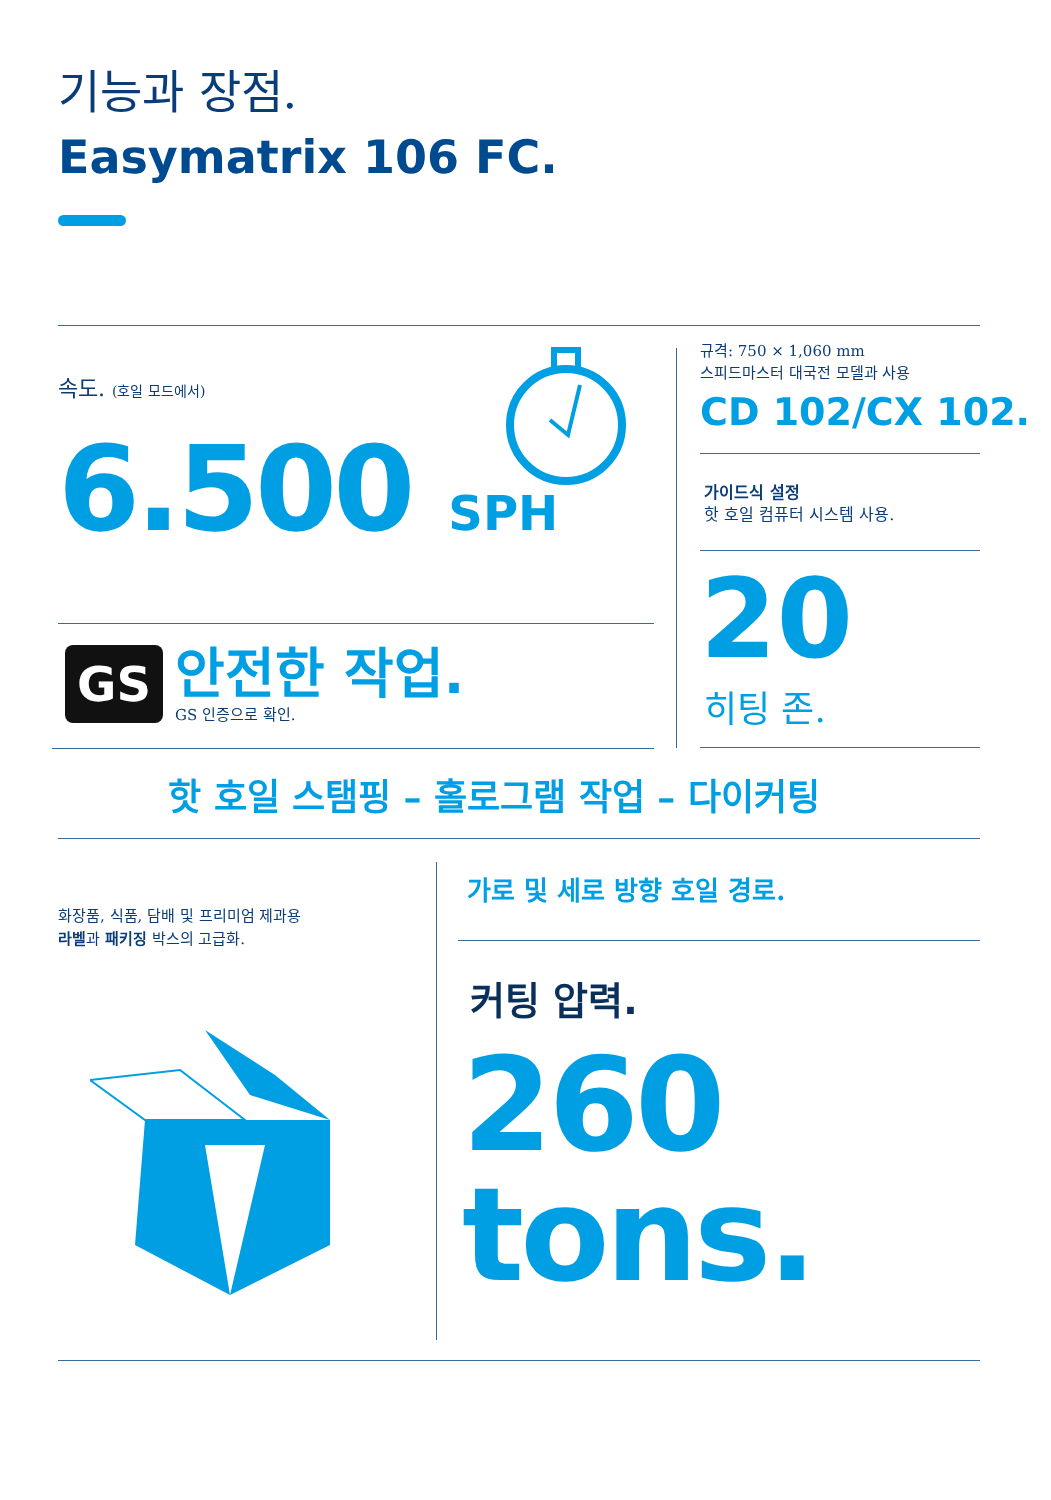기능과 장점.
Easymatrix 106 FC.
속도. (호일 모드에서)
6.500 SPH
GS 안전한 작업.
GS 인증으로 확인.
규격: 750 × 1,060 mm
스피드마스터 대국전 모델과 사용
CD 102/CX 102.
가이드식 설정
핫 호일 컴퓨터 시스템 사용.
20
히팅 존.
핫 호일 스탬핑 – 홀로그램 작업 – 다이커팅
화장품, 식품, 담배 및 프리미엄 제과용
라벨과 패키징 박스의 고급화.
가로 및 세로 방향 호일 경로.
커팅 압력.
260
tons.